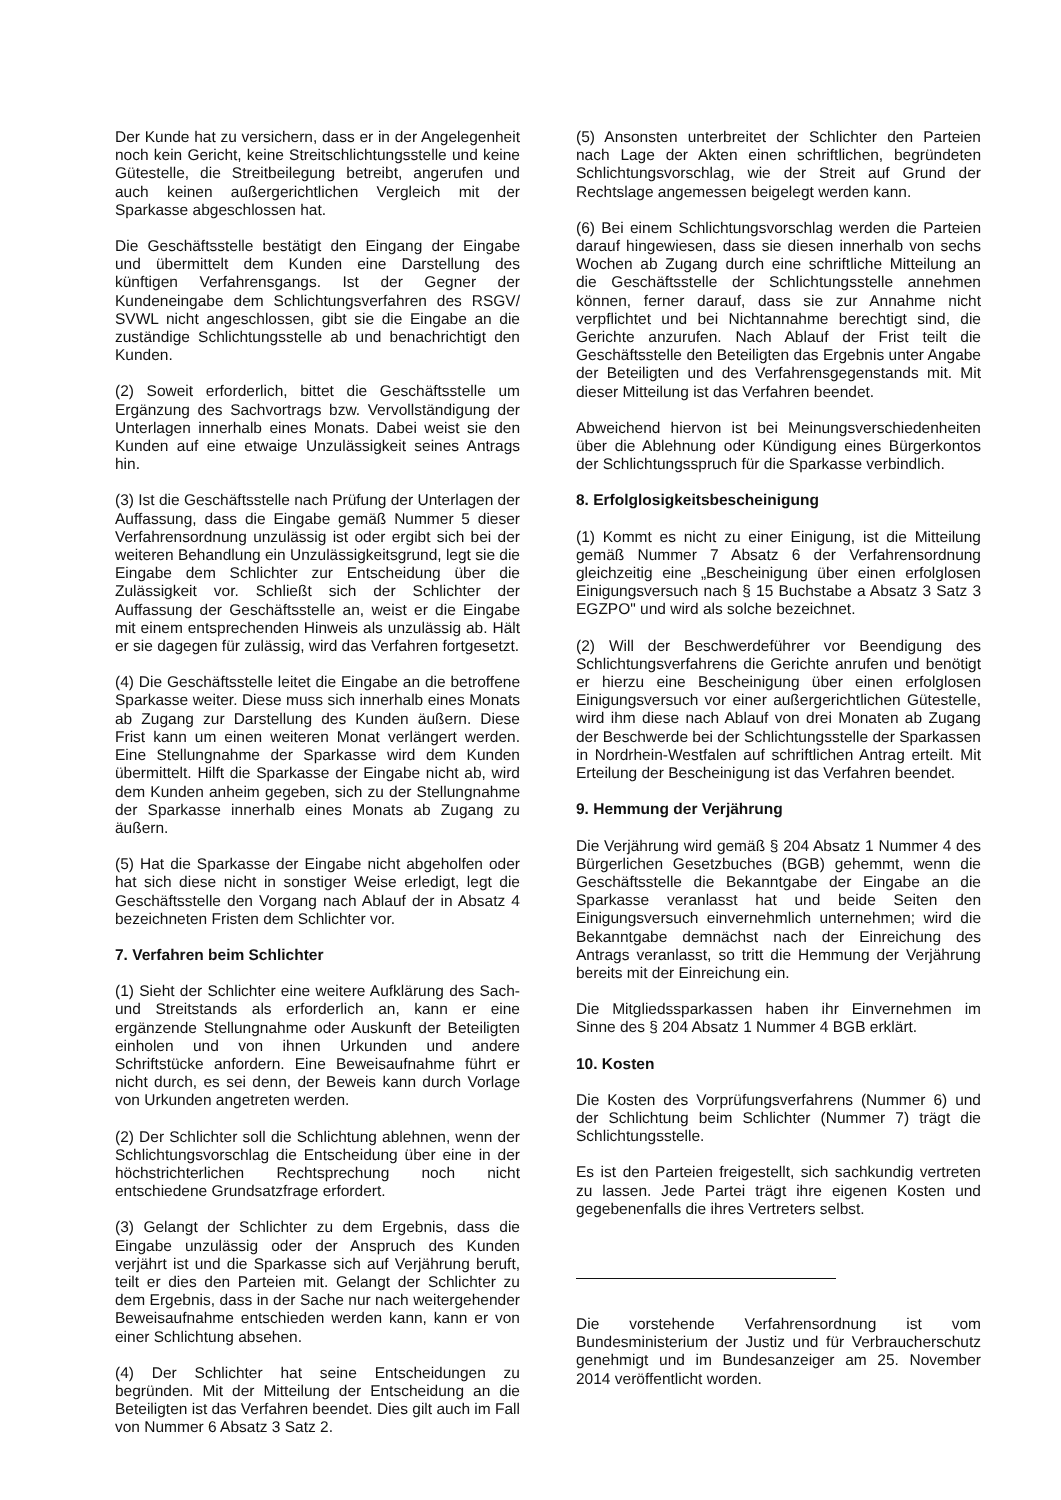Der Kunde hat zu versichern, dass er in der Angelegenheit noch kein Gericht, keine Streitschlichtungsstelle und keine Gütestelle, die Streitbeilegung betreibt, angerufen und auch keinen außergerichtlichen Vergleich mit der Sparkasse abgeschlossen hat.
Die Geschäftsstelle bestätigt den Eingang der Eingabe und übermittelt dem Kunden eine Darstellung des künftigen Verfahrensgangs. Ist der Gegner der Kundeneingabe dem Schlichtungsverfahren des RSGV/ SVWL nicht angeschlossen, gibt sie die Eingabe an die zuständige Schlichtungsstelle ab und benachrichtigt den Kunden.
(2) Soweit erforderlich, bittet die Geschäftsstelle um Ergänzung des Sachvortrags bzw. Vervollständigung der Unterlagen innerhalb eines Monats. Dabei weist sie den Kunden auf eine etwaige Unzulässigkeit seines Antrags hin.
(3) Ist die Geschäftsstelle nach Prüfung der Unterlagen der Auffassung, dass die Eingabe gemäß Nummer 5 dieser Verfahrensordnung unzulässig ist oder ergibt sich bei der weiteren Behandlung ein Unzulässigkeitsgrund, legt sie die Eingabe dem Schlichter zur Entscheidung über die Zulässigkeit vor. Schließt sich der Schlichter der Auffassung der Geschäftsstelle an, weist er die Eingabe mit einem entsprechenden Hinweis als unzulässig ab. Hält er sie dagegen für zulässig, wird das Verfahren fortgesetzt.
(4) Die Geschäftsstelle leitet die Eingabe an die betroffene Sparkasse weiter. Diese muss sich innerhalb eines Monats ab Zugang zur Darstellung des Kunden äußern. Diese Frist kann um einen weiteren Monat verlängert werden. Eine Stellungnahme der Sparkasse wird dem Kunden übermittelt. Hilft die Sparkasse der Eingabe nicht ab, wird dem Kunden anheim gegeben, sich zu der Stellungnahme der Sparkasse innerhalb eines Monats ab Zugang zu äußern.
(5) Hat die Sparkasse der Eingabe nicht abgeholfen oder hat sich diese nicht in sonstiger Weise erledigt, legt die Geschäftsstelle den Vorgang nach Ablauf der in Absatz 4 bezeichneten Fristen dem Schlichter vor.
7. Verfahren beim Schlichter
(1) Sieht der Schlichter eine weitere Aufklärung des Sach- und Streitstands als erforderlich an, kann er eine ergänzende Stellungnahme oder Auskunft der Beteiligten einholen und von ihnen Urkunden und andere Schriftstücke anfordern. Eine Beweisaufnahme führt er nicht durch, es sei denn, der Beweis kann durch Vorlage von Urkunden angetreten werden.
(2) Der Schlichter soll die Schlichtung ablehnen, wenn der Schlichtungsvorschlag die Entscheidung über eine in der höchstrichterlichen Rechtsprechung noch nicht entschiedene Grundsatzfrage erfordert.
(3) Gelangt der Schlichter zu dem Ergebnis, dass die Eingabe unzulässig oder der Anspruch des Kunden verjährt ist und die Sparkasse sich auf Verjährung beruft, teilt er dies den Parteien mit. Gelangt der Schlichter zu dem Ergebnis, dass in der Sache nur nach weitergehender Beweisaufnahme entschieden werden kann, kann er von einer Schlichtung absehen.
(4) Der Schlichter hat seine Entscheidungen zu begründen. Mit der Mitteilung der Entscheidung an die Beteiligten ist das Verfahren beendet. Dies gilt auch im Fall von Nummer 6 Absatz 3 Satz 2.
(5) Ansonsten unterbreitet der Schlichter den Parteien nach Lage der Akten einen schriftlichen, begründeten Schlichtungsvorschlag, wie der Streit auf Grund der Rechtslage angemessen beigelegt werden kann.
(6) Bei einem Schlichtungsvorschlag werden die Parteien darauf hingewiesen, dass sie diesen innerhalb von sechs Wochen ab Zugang durch eine schriftliche Mitteilung an die Geschäftsstelle der Schlichtungsstelle annehmen können, ferner darauf, dass sie zur Annahme nicht verpflichtet und bei Nichtannahme berechtigt sind, die Gerichte anzurufen. Nach Ablauf der Frist teilt die Geschäftsstelle den Beteiligten das Ergebnis unter Angabe der Beteiligten und des Verfahrensgegenstands mit. Mit dieser Mitteilung ist das Verfahren beendet.
Abweichend hiervon ist bei Meinungsverschiedenheiten über die Ablehnung oder Kündigung eines Bürgerkontos der Schlichtungsspruch für die Sparkasse verbindlich.
8. Erfolglosigkeitsbescheinigung
(1) Kommt es nicht zu einer Einigung, ist die Mitteilung gemäß Nummer 7 Absatz 6 der Verfahrensordnung gleichzeitig eine „Bescheinigung über einen erfolglosen Einigungsversuch nach § 15 Buchstabe a Absatz 3 Satz 3 EGZPO" und wird als solche bezeichnet.
(2) Will der Beschwerdeführer vor Beendigung des Schlichtungsverfahrens die Gerichte anrufen und benötigt er hierzu eine Bescheinigung über einen erfolglosen Einigungsversuch vor einer außergerichtlichen Gütestelle, wird ihm diese nach Ablauf von drei Monaten ab Zugang der Beschwerde bei der Schlichtungsstelle der Sparkassen in Nordrhein-Westfalen auf schriftlichen Antrag erteilt. Mit Erteilung der Bescheinigung ist das Verfahren beendet.
9. Hemmung der Verjährung
Die Verjährung wird gemäß § 204 Absatz 1 Nummer 4 des Bürgerlichen Gesetzbuches (BGB) gehemmt, wenn die Geschäftsstelle die Bekanntgabe der Eingabe an die Sparkasse veranlasst hat und beide Seiten den Einigungsversuch einvernehmlich unternehmen; wird die Bekanntgabe demnächst nach der Einreichung des Antrags veranlasst, so tritt die Hemmung der Verjährung bereits mit der Einreichung ein.
Die Mitgliedssparkassen haben ihr Einvernehmen im Sinne des § 204 Absatz 1 Nummer 4 BGB erklärt.
10. Kosten
Die Kosten des Vorprüfungsverfahrens (Nummer 6) und der Schlichtung beim Schlichter (Nummer 7) trägt die Schlichtungsstelle.
Es ist den Parteien freigestellt, sich sachkundig vertreten zu lassen. Jede Partei trägt ihre eigenen Kosten und gegebenenfalls die ihres Vertreters selbst.
Die vorstehende Verfahrensordnung ist vom Bundesministerium der Justiz und für Verbraucherschutz genehmigt und im Bundesanzeiger am 25. November 2014 veröffentlicht worden.